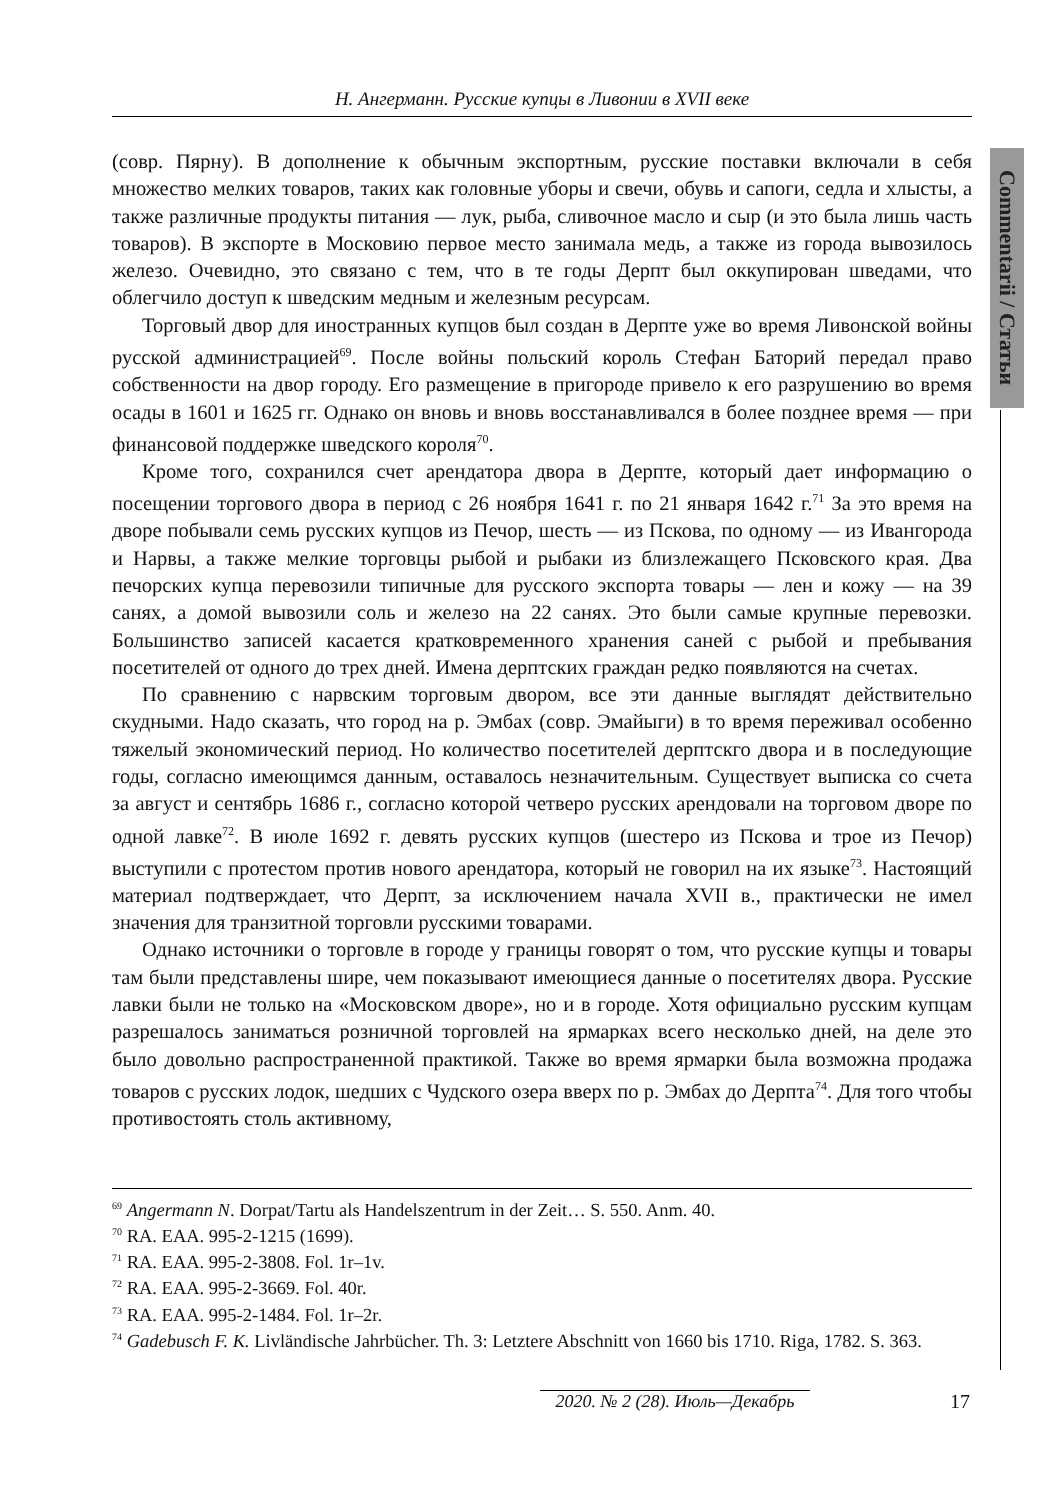Н. Ангерманн. Русские купцы в Ливонии в XVII веке
Commentarii / Статьи
(совр. Пярну). В дополнение к обычным экспортным, русские поставки включали в себя множество мелких товаров, таких как головные уборы и свечи, обувь и сапоги, седла и хлысты, а также различные продукты питания — лук, рыба, сливочное масло и сыр (и это была лишь часть товаров). В экспорте в Московию первое место занимала медь, а также из города вывозилось железо. Очевидно, это связано с тем, что в те годы Дерпт был оккупирован шведами, что облегчило доступ к шведским медным и железным ресурсам.
Торговый двор для иностранных купцов был создан в Дерпте уже во время Ливонской войны русской администрацией<sup>69</sup>. После войны польский король Стефан Баторий передал право собственности на двор городу. Его размещение в пригороде привело к его разрушению во время осады в 1601 и 1625 гг. Однако он вновь и вновь восстанавливался в более позднее время — при финансовой поддержке шведского короля<sup>70</sup>.
Кроме того, сохранился счет арендатора двора в Дерпте, который дает информацию о посещении торгового двора в период с 26 ноября 1641 г. по 21 января 1642 г.<sup>71</sup> За это время на дворе побывали семь русских купцов из Печор, шесть — из Пскова, по одному — из Ивангорода и Нарвы, а также мелкие торговцы рыбой и рыбаки из близлежащего Псковского края. Два печорских купца перевозили типичные для русского экспорта товары — лен и кожу — на 39 санях, а домой вывозили соль и железо на 22 санях. Это были самые крупные перевозки. Большинство записей касается кратковременного хранения саней с рыбой и пребывания посетителей от одного до трех дней. Имена дерптских граждан редко появляются на счетах.
По сравнению с нарвским торговым двором, все эти данные выглядят действительно скудными. Надо сказать, что город на р. Эмбах (совр. Эмайыги) в то время переживал особенно тяжелый экономический период. Но количество посетителей дерптскго двора и в последующие годы, согласно имеющимся данным, оставалось незначительным. Существует выписка со счета за август и сентябрь 1686 г., согласно которой четверо русских арендовали на торговом дворе по одной лавке<sup>72</sup>. В июле 1692 г. девять русских купцов (шестеро из Пскова и трое из Печор) выступили с протестом против нового арендатора, который не говорил на их языке<sup>73</sup>. Настоящий материал подтверждает, что Дерпт, за исключением начала XVII в., практически не имел значения для транзитной торговли русскими товарами.
Однако источники о торговле в городе у границы говорят о том, что русские купцы и товары там были представлены шире, чем показывают имеющиеся данные о посетителях двора. Русские лавки были не только на «Московском дворе», но и в городе. Хотя официально русским купцам разрешалось заниматься розничной торговлей на ярмарках всего несколько дней, на деле это было довольно распространенной практикой. Также во время ярмарки была возможна продажа товаров с русских лодок, шедших с Чудского озера вверх по р. Эмбах до Дерпта<sup>74</sup>. Для того чтобы противостоять столь активному,
<sup>69</sup> Angermann N. Dorpat/Tartu als Handelszentrum in der Zeit… S. 550. Anm. 40.
<sup>70</sup> RA. EAA. 995-2-1215 (1699).
<sup>71</sup> RA. EAA. 995-2-3808. Fol. 1r–1v.
<sup>72</sup> RA. EAA. 995-2-3669. Fol. 40r.
<sup>73</sup> RA. EAA. 995-2-1484. Fol. 1r–2r.
<sup>74</sup> Gadebusch F. K. Livländische Jahrbücher. Th. 3: Letztere Abschnitt von 1660 bis 1710. Riga, 1782. S. 363.
2020. № 2 (28). Июль—Декабрь
17